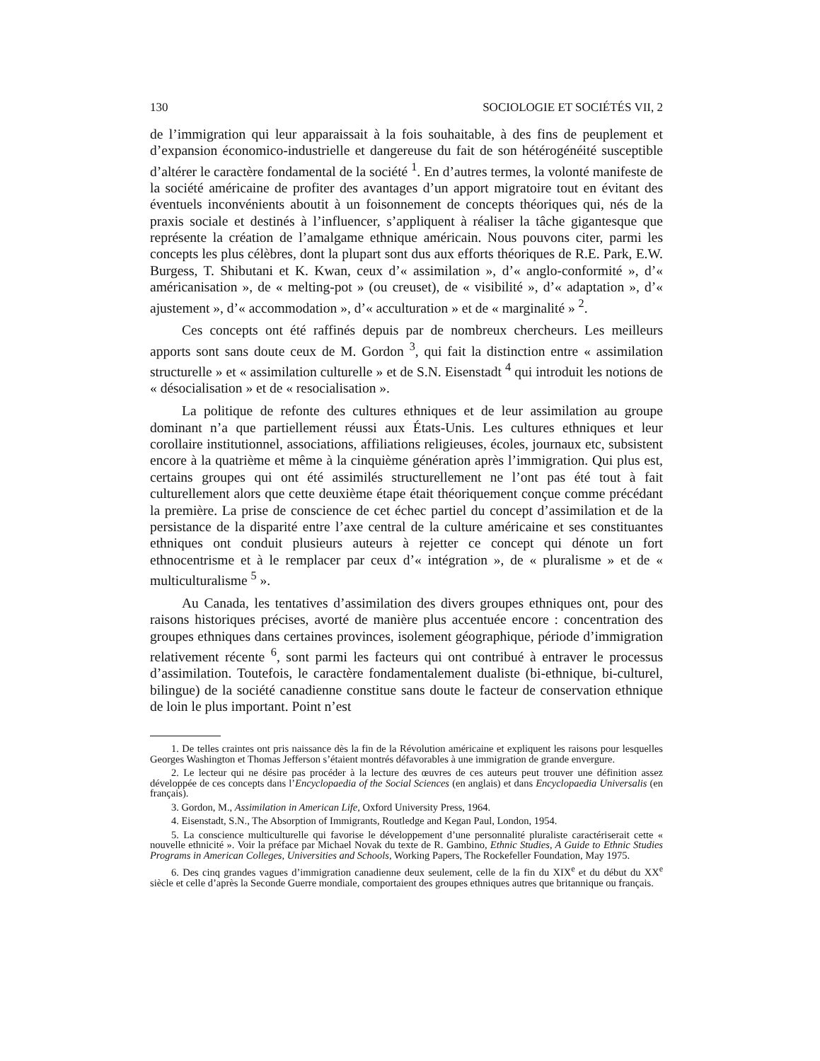130 SOCIOLOGIE ET SOCIÉTÉS VII, 2
de l’immigration qui leur apparaissait à la fois souhaitable, à des fins de peuplement et d’expansion économico-industrielle et dangereuse du fait de son hétérogénéité susceptible d’altérer le caractère fondamental de la société <sup>1</sup>. En d’autres termes, la volonté manifeste de la société américaine de profiter des avantages d’un apport migratoire tout en évitant des éventuels inconvénients aboutit à un foisonnement de concepts théoriques qui, nés de la praxis sociale et destinés à l’influencer, s’appliquent à réaliser la tâche gigantesque que représente la création de l’amalgame ethnique américain. Nous pouvons citer, parmi les concepts les plus célèbres, dont la plupart sont dus aux efforts théoriques de R.E. Park, E.W. Burgess, T. Shibutani et K. Kwan, ceux d’« assimilation », d’« anglo-conformité », d’« américanisation », de « melting-pot » (ou creuset), de « visibilité », d’« adaptation », d’« ajustement », d’« accommodation », d’« acculturation » et de « marginalité » <sup>2</sup>.
Ces concepts ont été raffinés depuis par de nombreux chercheurs. Les meilleurs apports sont sans doute ceux de M. Gordon <sup>3</sup>, qui fait la distinction entre « assimilation structurelle » et « assimilation culturelle » et de S.N. Eisenstadt <sup>4</sup> qui introduit les notions de « désocialisation » et de « resocialisation ».
La politique de refonte des cultures ethniques et de leur assimilation au groupe dominant n’a que partiellement réussi aux États-Unis. Les cultures ethniques et leur corollaire institutionnel, associations, affiliations religieuses, écoles, journaux etc, subsistent encore à la quatrième et même à la cinquième génération après l’immigration. Qui plus est, certains groupes qui ont été assimilés structurellement ne l’ont pas été tout à fait culturellement alors que cette deuxième étape était théoriquement conçue comme précédant la première. La prise de conscience de cet échec partiel du concept d’assimilation et de la persistance de la disparité entre l’axe central de la culture américaine et ses constituantes ethniques ont conduit plusieurs auteurs à rejetter ce concept qui dénote un fort ethnocentrisme et à le remplacer par ceux d’« intégration », de « pluralisme » et de « multiculturalisme <sup>5</sup> ».
Au Canada, les tentatives d’assimilation des divers groupes ethniques ont, pour des raisons historiques précises, avorté de manière plus accentuée encore : concentration des groupes ethniques dans certaines provinces, isolement géographique, période d’immigration relativement récente <sup>6</sup>, sont parmi les facteurs qui ont contribué à entraver le processus d’assimilation. Toutefois, le caractère fondamentalement dualiste (bi-ethnique, bi-culturel, bilingue) de la société canadienne constitue sans doute le facteur de conservation ethnique de loin le plus important. Point n’est
1. De telles craintes ont pris naissance dès la fin de la Révolution américaine et expliquent les raisons pour lesquelles Georges Washington et Thomas Jefferson s’étaient montrés défavorables à une immigration de grande envergure.
2. Le lecteur qui ne désire pas procéder à la lecture des œuvres de ces auteurs peut trouver une définition assez développée de ces concepts dans l’Encyclopaedia of the Social Sciences (en anglais) et dans Encyclopaedia Universalis (en français).
3. Gordon, M., Assimilation in American Life, Oxford University Press, 1964.
4. Eisenstadt, S.N., The Absorption of Immigrants, Routledge and Kegan Paul, London, 1954.
5. La conscience multiculturelle qui favorise le développement d’une personnalité pluraliste caractériserait cette « nouvelle ethnicité ». Voir la préface par Michael Novak du texte de R. Gambino, Ethnic Studies, A Guide to Ethnic Studies Programs in American Colleges, Universities and Schools, Working Papers, The Rockefeller Foundation, May 1975.
6. Des cinq grandes vagues d’immigration canadienne deux seulement, celle de la fin du XIX<sup>e</sup> et du début du XX<sup>e</sup> siècle et celle d’après la Seconde Guerre mondiale, comportaient des groupes ethniques autres que britannique ou français.